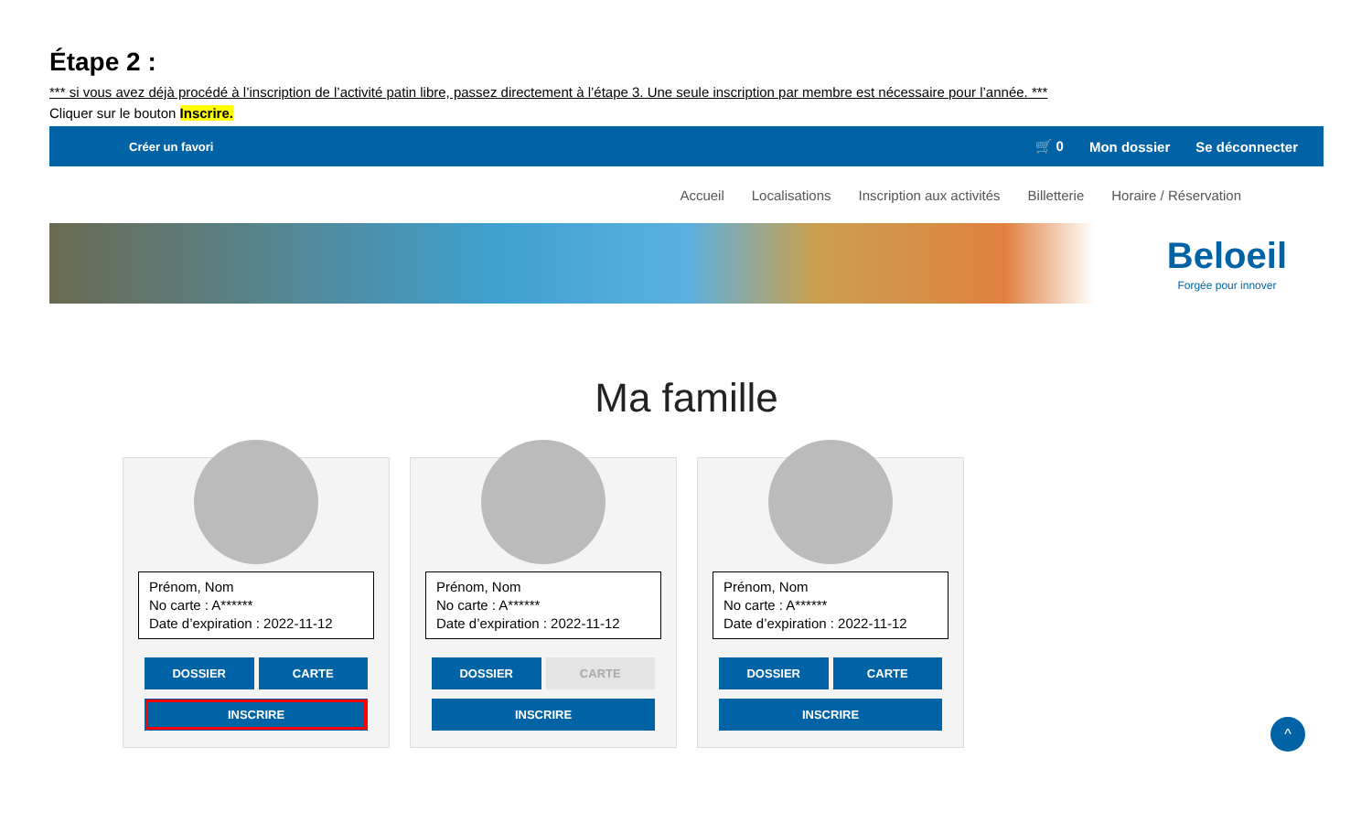Étape 2 :
*** si vous avez déjà procédé à l’inscription de l’activité patin libre, passez directement à l’étape 3. Une seule inscription par membre est nécessaire pour l’année. ***
Cliquer sur le bouton Inscrire.
Créer un favori
🛒 0 Mon dossier Se déconnecter
Accueil Localisations Inscription aux activités Billetterie Horaire / Réservation
Beloeil
Forgée pour innover
Ma famille
Prénom, Nom
No carte : A******
Date d’expiration : 2022-11-12
DOSSIER CARTE
INSCRIRE
Prénom, Nom
No carte : A******
Date d’expiration : 2022-11-12
DOSSIER CARTE
INSCRIRE
Prénom, Nom
No carte : A******
Date d’expiration : 2022-11-12
DOSSIER CARTE
INSCRIRE
^